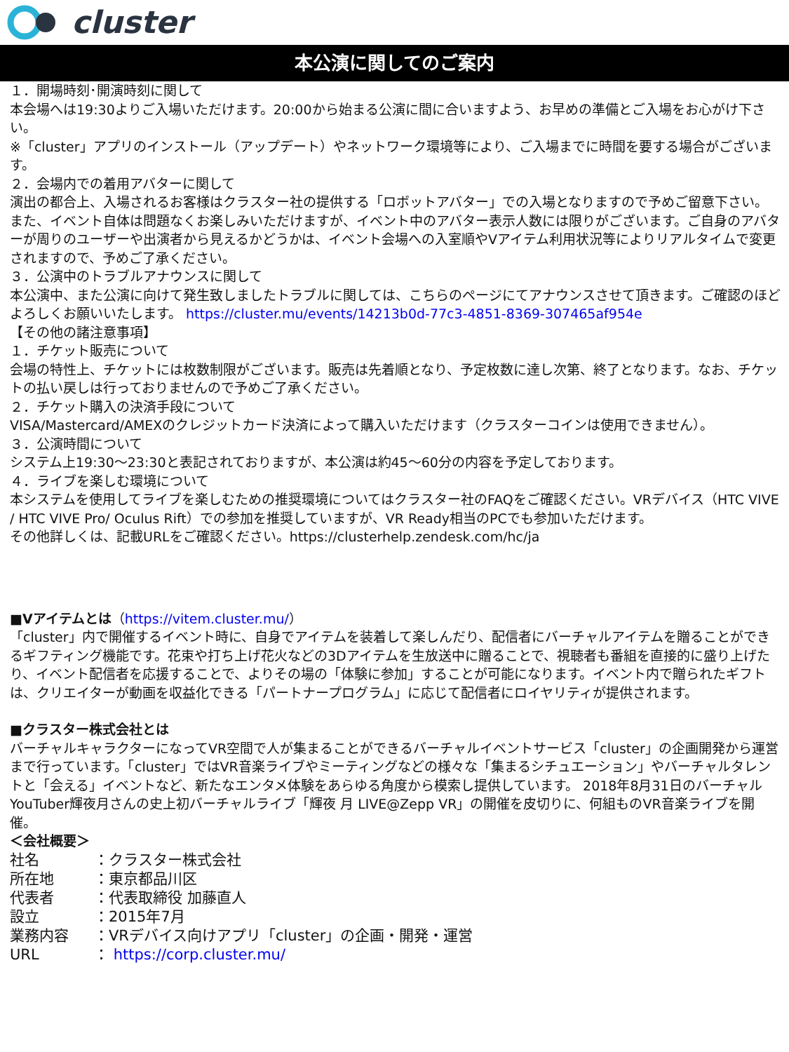cluster
本公演に関してのご案内
１．開場時刻･開演時刻に関して
本会場へは19:30よりご入場いただけます。20:00から始まる公演に間に合いますよう、お早めの準備とご入場をお心がけ下さい。
※「cluster」アプリのインストール（アップデート）やネットワーク環境等により、ご入場までに時間を要する場合がございます。
２．会場内での着用アバターに関して
演出の都合上、入場されるお客様はクラスター社の提供する「ロボットアバター」での入場となりますので予めご留意下さい。また、イベント自体は問題なくお楽しみいただけますが、イベント中のアバター表示人数には限りがございます。ご自身のアバターが周りのユーザーや出演者から見えるかどうかは、イベント会場への入室順やVアイテム利用状況等によりリアルタイムで変更されますので、予めご了承ください。
３．公演中のトラブルアナウンスに関して
本公演中、また公演に向けて発生致しましたトラブルに関しては、こちらのページにてアナウンスさせて頂きます。ご確認のほどよろしくお願いいたします。 https://cluster.mu/events/14213b0d-77c3-4851-8369-307465af954e
【その他の諸注意事項】
１．チケット販売について
会場の特性上、チケットには枚数制限がございます。販売は先着順となり、予定枚数に達し次第、終了となります。なお、チケットの払い戻しは行っておりませんので予めご了承ください。
２．チケット購入の決済手段について
VISA/Mastercard/AMEXのクレジットカード決済によって購入いただけます（クラスターコインは使用できません）。
３．公演時間について
システム上19:30～23:30と表記されておりますが、本公演は約45～60分の内容を予定しております。
４．ライブを楽しむ環境について
本システムを使用してライブを楽しむための推奨環境についてはクラスター社のFAQをご確認ください。VRデバイス（HTC VIVE / HTC VIVE Pro/ Oculus Rift）での参加を推奨していますが、VR Ready相当のPCでも参加いただけます。
その他詳しくは、記載URLをご確認ください。https://clusterhelp.zendesk.com/hc/ja
■Vアイテムとは（https://vitem.cluster.mu/）
「cluster」内で開催するイベント時に、自身でアイテムを装着して楽しんだり、配信者にバーチャルアイテムを贈ることができるギフティング機能です。花束や打ち上げ花火などの3Dアイテムを生放送中に贈ることで、視聴者も番組を直接的に盛り上げたり、イベント配信者を応援することで、よりその場の「体験に参加」することが可能になります。イベント内で贈られたギフトは、クリエイターが動画を収益化できる「パートナープログラム」に応じて配信者にロイヤリティが提供されます。
■クラスター株式会社とは
バーチャルキャラクターになってVR空間で人が集まることができるバーチャルイベントサービス「cluster」の企画開発から運営まで行っています。「cluster」ではVR音楽ライブやミーティングなどの様々な「集まるシチュエーション」やバーチャルタレントと「会える」イベントなど、新たなエンタメ体験をあらゆる角度から模索し提供しています。 2018年8月31日のバーチャルYouTuber輝夜月さんの史上初バーチャルライブ「輝夜 月 LIVE@Zepp VR」の開催を皮切りに、何組ものVR音楽ライブを開催。
＜会社概要＞
| 社名 | ：クラスター株式会社 |
| 所在地 | ：東京都品川区 |
| 代表者 | ：代表取締役 加藤直人 |
| 設立 | ：2015年7月 |
| 業務内容 | ：VRデバイス向けアプリ「cluster」の企画・開発・運営 |
| URL | ： https://corp.cluster.mu/ |